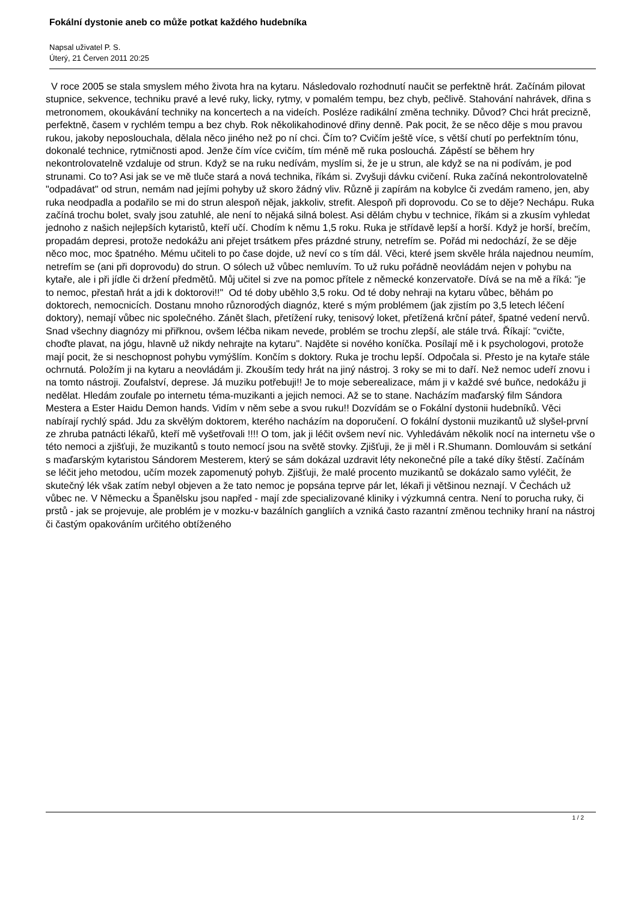Fokální dystonie aneb co může potkat každého hudebníka
Napsal uživatel P. S.
Úterý, 21 Červen 2011 20:25
V roce 2005 se stala smyslem mého života hra na kytaru. Následovalo rozhodnutí naučit se perfektně hrát. Začínám pilovat stupnice, sekvence, techniku pravé a levé ruky, licky, rytmy, v pomalém tempu, bez chyb, pečlivě. Stahování nahrávek, dřina s metronomem, okoukávání techniky na koncertech a na videích. Posléze radikální změna techniky. Důvod? Chci hrát precizně, perfektně, časem v rychlém tempu a bez chyb. Rok několikahodinové dřiny denně. Pak pocit, že se něco děje s mou pravou rukou, jakoby neposlouchala, dělala něco jiného než po ní chci. Čím to? Cvičím ještě více, s větší chutí po perfektním tónu, dokonalé technice, rytmičnosti apod. Jenže čím více cvičím, tím méně mě ruka poslouchá. Zápěstí se během hry nekontrolovatelně vzdaluje od strun. Když se na ruku nedívám, myslím si, že je u strun, ale když se na ni podívám, je pod strunami. Co to? Asi jak se ve mě tluče stará a nová technika, říkám si. Zvyšuji dávku cvičení. Ruka začíná nekontrolovatelně "odpadávat" od strun, nemám nad jejími pohyby už skoro žádný vliv. Různě ji zapírám na kobylce či zvedám rameno, jen, aby ruka neodpadla a podařilo se mi do strun alespoň nějak, jakkoliv, strefit. Alespoň při doprovodu. Co se to děje? Nechápu. Ruka začíná trochu bolet, svaly jsou zatuhlé, ale není to nějaká silná bolest. Asi dělám chybu v technice, říkám si a zkusím vyhledat jednoho z našich nejlepších kytaristů, kteří učí. Chodím k němu 1,5 roku. Ruka je střídavě lepší a horší. Když je horší, brečím, propadám depresi, protože nedokážu ani přejet trsátkem přes prázdné struny, netrefím se. Pořád mi nedochází, že se děje něco moc, moc špatného. Mému učiteli to po čase dojde, už neví co s tím dál. Věci, které jsem skvěle hrála najednou neumím, netrefím se (ani při doprovodu) do strun. O sólech už vůbec nemluvím. To už ruku pořádně neovládám nejen v pohybu na kytaře, ale i při jídle či držení předmětů. Můj učitel si zve na pomoc přítele z německé konzervatoře. Dívá se na mě a říká: "je to nemoc, přestaň hrát a jdi k doktorovi!!" Od té doby uběhlo 3,5 roku. Od té doby nehraji na kytaru vůbec, běhám po doktorech, nemocnicích. Dostanu mnoho různorodých diagnóz, které s mým problémem (jak zjistím po 3,5 letech léčení doktory), nemají vůbec nic společného. Zánět šlach, přetížení ruky, tenisový loket, přetížená krční páteř, špatné vedení nervů. Snad všechny diagnózy mi přiřknou, ovšem léčba nikam nevede, problém se trochu zlepší, ale stále trvá. Říkají: "cvičte, choďte plavat, na jógu, hlavně už nikdy nehrajte na kytaru". Najděte si nového koníčka. Posílají mě i k psychologovi, protože mají pocit, že si neschopnost pohybu vymýšlím. Končím s doktory. Ruka je trochu lepší. Odpočala si. Přesto je na kytaře stále ochrnutá. Položím ji na kytaru a neovládám ji. Zkouším tedy hrát na jiný nástroj. 3 roky se mi to daří. Než nemoc udeří znovu i na tomto nástroji. Zoufalství, deprese. Já muziku potřebuji!! Je to moje seberealizace, mám ji v každé své buňce, nedokážu ji nedělat. Hledám zoufale po internetu téma-muzikanti a jejich nemoci. Až se to stane. Nacházím maďarský film Sándora Mestera a Ester Haidu Demon hands. Vidím v něm sebe a svou ruku!! Dozvídám se o Fokální dystonii hudebníků. Věci nabírají rychlý spád. Jdu za skvělým doktorem, kterého nacházím na doporučení. O fokální dystonii muzikantů už slyšel-první ze zhruba patnácti lékařů, kteří mě vyšetřovali !!!! O tom, jak ji léčit ovšem neví nic. Vyhledávám několik nocí na internetu vše o této nemoci a zjišťuji, že muzikantů s touto nemocí jsou na světě stovky. Zjišťuji, že ji měl i R.Shumann. Domlouvám si setkání s maďarským kytaristou Sándorem Mesterem, který se sám dokázal uzdravit léty nekonečné píle a také díky štěstí. Začínám se léčit jeho metodou, učím mozek zapomenutý pohyb. Zjišťuji, že malé procento muzikantů se dokázalo samo vyléčit, že skutečný lék však zatím nebyl objeven a že tato nemoc je popsána teprve pár let, lékaři ji většinou neznají. V Čechách už vůbec ne. V Německu a Španělsku jsou napřed - mají zde specializované kliniky i výzkumná centra. Není to porucha ruky, či prstů - jak se projevuje, ale problém je v mozku-v bazálních gangliích a vzniká často razantní změnou techniky hraní na nástroj či častým opakováním určitého obtíženého
1 / 2